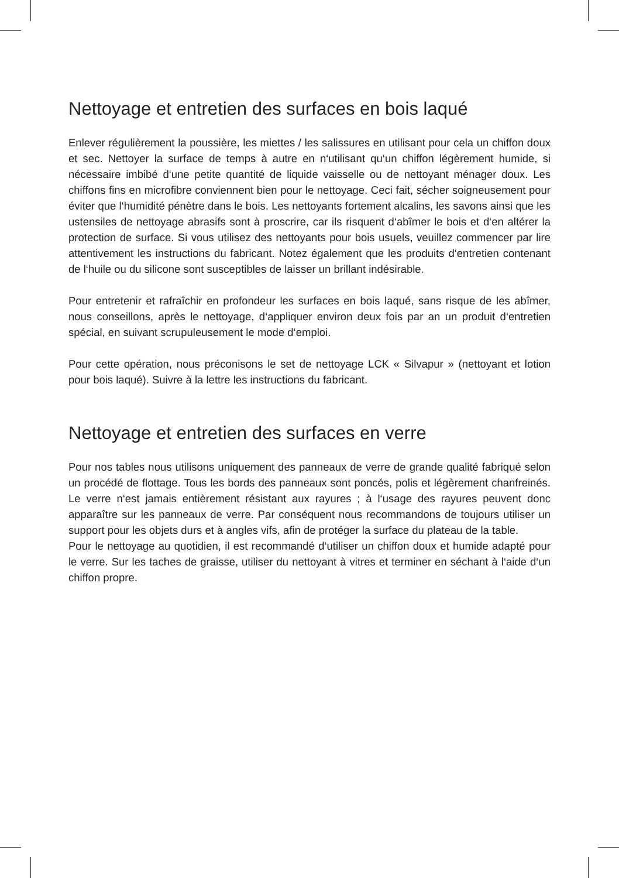Nettoyage et entretien des surfaces en bois laqué
Enlever régulièrement la poussière, les miettes / les salissures en utilisant pour cela un chiffon doux et sec. Nettoyer la surface de temps à autre en n‘utilisant qu‘un chiffon légèrement humide, si nécessaire imbibé d‘une petite quantité de liquide vaisselle ou de nettoyant ménager doux. Les chiffons fins en microfibre conviennent bien pour le nettoyage. Ceci fait, sécher soigneusement pour éviter que l‘humidité pénètre dans le bois. Les nettoyants fortement alcalins, les savons ainsi que les ustensiles de nettoyage abrasifs sont à proscrire, car ils risquent d‘abîmer le bois et d‘en altérer la protection de surface. Si vous utilisez des nettoyants pour bois usuels, veuillez commencer par lire attentivement les instructions du fabricant. Notez également que les produits d‘entretien contenant de l‘huile ou du silicone sont susceptibles de laisser un brillant indésirable.
Pour entretenir et rafraîchir en profondeur les surfaces en bois laqué, sans risque de les abîmer, nous conseillons, après le nettoyage, d‘appliquer environ deux fois par an un produit d‘entretien spécial, en suivant scrupuleusement le mode d‘emploi.
Pour cette opération, nous préconisons le set de nettoyage LCK « Silvapur » (nettoyant et lotion pour bois laqué). Suivre à la lettre les instructions du fabricant.
Nettoyage et entretien des surfaces en verre
Pour nos tables nous utilisons uniquement des panneaux de verre de grande qualité fabriqué selon un procédé de flottage. Tous les bords des panneaux sont poncés, polis et légèrement chanfreinés. Le verre n‘est jamais entièrement résistant aux rayures ; à l‘usage des rayures peuvent donc apparaître sur les panneaux de verre. Par conséquent nous recommandons de toujours utiliser un support pour les objets durs et à angles vifs, afin de protéger la surface du plateau de la table.
Pour le nettoyage au quotidien, il est recommandé d‘utiliser un chiffon doux et humide adapté pour le verre. Sur les taches de graisse, utiliser du nettoyant à vitres et terminer en séchant à l‘aide d‘un chiffon propre.